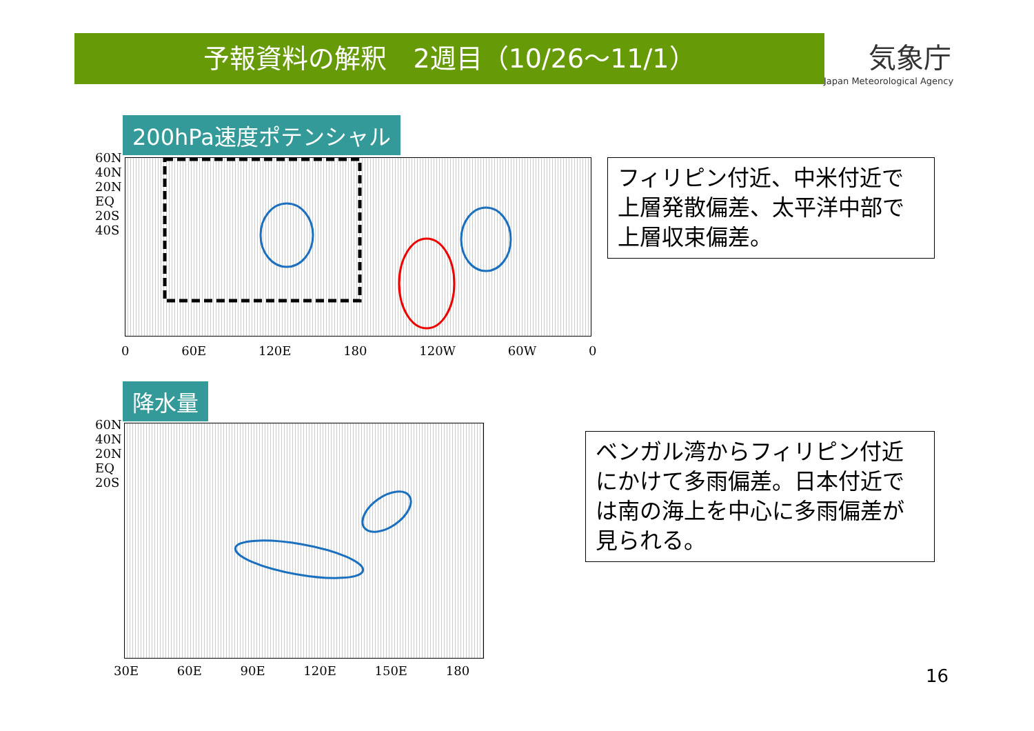予報資料の解釈　2週目（10/26～11/1）
気象庁
Japan Meteorological Agency
200hPa速度ポテンシャル
60N
40N
20N
EQ
20S
40S
0 60E 120E 180 120W 60W 0
フィリピン付近、中米付近で上層発散偏差、太平洋中部で上層収束偏差。
降水量
60N
40N
20N
EQ
20S
30E 60E 90E 120E 150E 180
ベンガル湾からフィリピン付近にかけて多雨偏差。日本付近では南の海上を中心に多雨偏差が見られる。
16